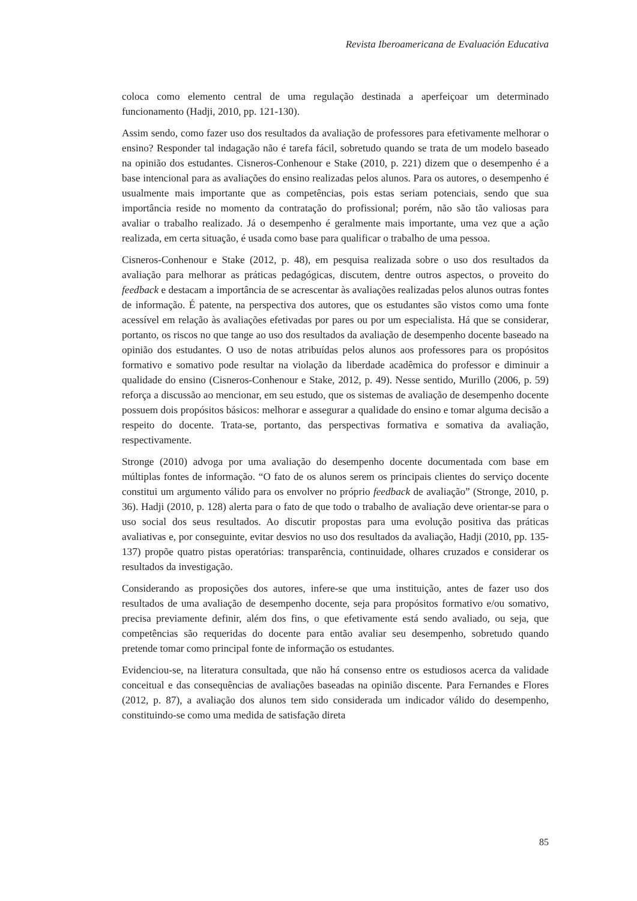Revista Iberoamericana de Evaluación Educativa
coloca como elemento central de uma regulação destinada a aperfeiçoar um determinado funcionamento (Hadji, 2010, pp. 121-130).
Assim sendo, como fazer uso dos resultados da avaliação de professores para efetivamente melhorar o ensino? Responder tal indagação não é tarefa fácil, sobretudo quando se trata de um modelo baseado na opinião dos estudantes. Cisneros-Conhenour e Stake (2010, p. 221) dizem que o desempenho é a base intencional para as avaliações do ensino realizadas pelos alunos. Para os autores, o desempenho é usualmente mais importante que as competências, pois estas seriam potenciais, sendo que sua importância reside no momento da contratação do profissional; porém, não são tão valiosas para avaliar o trabalho realizado. Já o desempenho é geralmente mais importante, uma vez que a ação realizada, em certa situação, é usada como base para qualificar o trabalho de uma pessoa.
Cisneros-Conhenour e Stake (2012, p. 48), em pesquisa realizada sobre o uso dos resultados da avaliação para melhorar as práticas pedagógicas, discutem, dentre outros aspectos, o proveito do feedback e destacam a importância de se acrescentar às avaliações realizadas pelos alunos outras fontes de informação. É patente, na perspectiva dos autores, que os estudantes são vistos como uma fonte acessível em relação às avaliações efetivadas por pares ou por um especialista. Há que se considerar, portanto, os riscos no que tange ao uso dos resultados da avaliação de desempenho docente baseado na opinião dos estudantes. O uso de notas atribuídas pelos alunos aos professores para os propósitos formativo e somativo pode resultar na violação da liberdade acadêmica do professor e diminuir a qualidade do ensino (Cisneros-Conhenour e Stake, 2012, p. 49). Nesse sentido, Murillo (2006, p. 59) reforça a discussão ao mencionar, em seu estudo, que os sistemas de avaliação de desempenho docente possuem dois propósitos básicos: melhorar e assegurar a qualidade do ensino e tomar alguma decisão a respeito do docente. Trata-se, portanto, das perspectivas formativa e somativa da avaliação, respectivamente.
Stronge (2010) advoga por uma avaliação do desempenho docente documentada com base em múltiplas fontes de informação. “O fato de os alunos serem os principais clientes do serviço docente constitui um argumento válido para os envolver no próprio feedback de avaliação” (Stronge, 2010, p. 36). Hadji (2010, p. 128) alerta para o fato de que todo o trabalho de avaliação deve orientar-se para o uso social dos seus resultados. Ao discutir propostas para uma evolução positiva das práticas avaliativas e, por conseguinte, evitar desvios no uso dos resultados da avaliação, Hadji (2010, pp. 135-137) propõe quatro pistas operatórias: transparência, continuidade, olhares cruzados e considerar os resultados da investigação.
Considerando as proposições dos autores, infere-se que uma instituição, antes de fazer uso dos resultados de uma avaliação de desempenho docente, seja para propósitos formativo e/ou somativo, precisa previamente definir, além dos fins, o que efetivamente está sendo avaliado, ou seja, que competências são requeridas do docente para então avaliar seu desempenho, sobretudo quando pretende tomar como principal fonte de informação os estudantes.
Evidenciou-se, na literatura consultada, que não há consenso entre os estudiosos acerca da validade conceitual e das consequências de avaliações baseadas na opinião discente. Para Fernandes e Flores (2012, p. 87), a avaliação dos alunos tem sido considerada um indicador válido do desempenho, constituindo-se como uma medida de satisfação direta
85